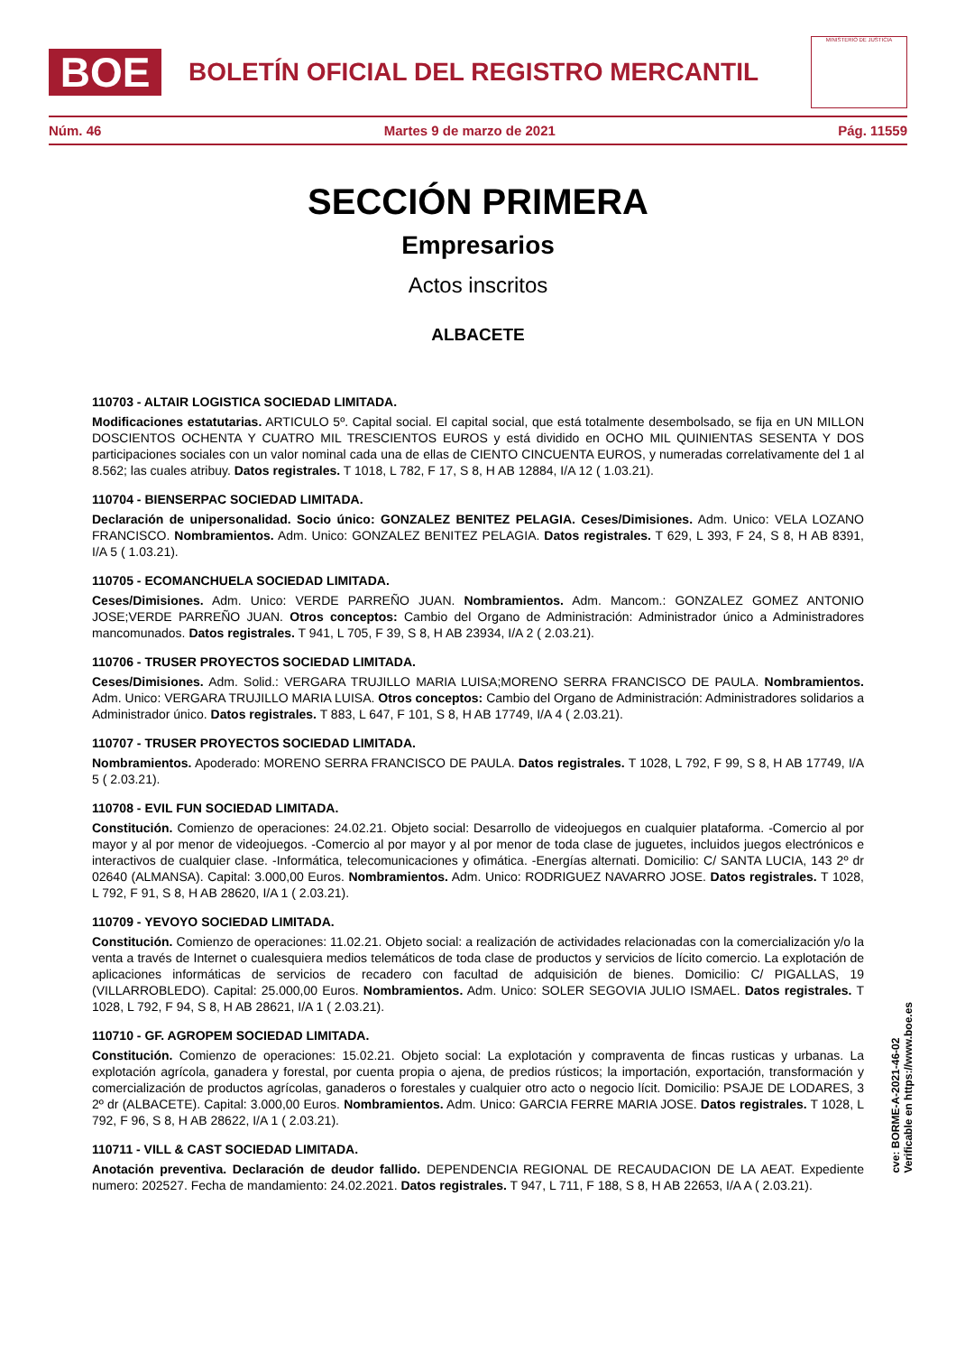BOE
BOLETÍN OFICIAL DEL REGISTRO MERCANTIL
MINISTERIO DE JUSTICIA
Núm. 46 Martes 9 de marzo de 2021 Pág. 11559
SECCIÓN PRIMERA
Empresarios
Actos inscritos
ALBACETE
110703 - ALTAIR LOGISTICA SOCIEDAD LIMITADA.
Modificaciones estatutarias. ARTICULO 5º. Capital social. El capital social, que está totalmente desembolsado, se fija en UN MILLON DOSCIENTOS OCHENTA Y CUATRO MIL TRESCIENTOS EUROS y está dividido en OCHO MIL QUINIENTAS SESENTA Y DOS participaciones sociales con un valor nominal cada una de ellas de CIENTO CINCUENTA EUROS, y numeradas correlativamente del 1 al 8.562; las cuales atribuy. Datos registrales. T 1018, L 782, F 17, S 8, H AB 12884, I/A 12 ( 1.03.21).
110704 - BIENSERPAC SOCIEDAD LIMITADA.
Declaración de unipersonalidad. Socio único: GONZALEZ BENITEZ PELAGIA. Ceses/Dimisiones. Adm. Unico: VELA LOZANO FRANCISCO. Nombramientos. Adm. Unico: GONZALEZ BENITEZ PELAGIA. Datos registrales. T 629, L 393, F 24, S 8, H AB 8391, I/A 5 ( 1.03.21).
110705 - ECOMANCHUELA SOCIEDAD LIMITADA.
Ceses/Dimisiones. Adm. Unico: VERDE PARREÑO JUAN. Nombramientos. Adm. Mancom.: GONZALEZ GOMEZ ANTONIO JOSE;VERDE PARREÑO JUAN. Otros conceptos: Cambio del Organo de Administración: Administrador único a Administradores mancomunados. Datos registrales. T 941, L 705, F 39, S 8, H AB 23934, I/A 2 ( 2.03.21).
110706 - TRUSER PROYECTOS SOCIEDAD LIMITADA.
Ceses/Dimisiones. Adm. Solid.: VERGARA TRUJILLO MARIA LUISA;MORENO SERRA FRANCISCO DE PAULA. Nombramientos. Adm. Unico: VERGARA TRUJILLO MARIA LUISA. Otros conceptos: Cambio del Organo de Administración: Administradores solidarios a Administrador único. Datos registrales. T 883, L 647, F 101, S 8, H AB 17749, I/A 4 ( 2.03.21).
110707 - TRUSER PROYECTOS SOCIEDAD LIMITADA.
Nombramientos. Apoderado: MORENO SERRA FRANCISCO DE PAULA. Datos registrales. T 1028, L 792, F 99, S 8, H AB 17749, I/A 5 ( 2.03.21).
110708 - EVIL FUN SOCIEDAD LIMITADA.
Constitución. Comienzo de operaciones: 24.02.21. Objeto social: Desarrollo de videojuegos en cualquier plataforma. -Comercio al por mayor y al por menor de videojuegos. -Comercio al por mayor y al por menor de toda clase de juguetes, incluidos juegos electrónicos e interactivos de cualquier clase. -Informática, telecomunicaciones y ofimática. -Energías alternati. Domicilio: C/ SANTA LUCIA, 143 2º dr 02640 (ALMANSA). Capital: 3.000,00 Euros. Nombramientos. Adm. Unico: RODRIGUEZ NAVARRO JOSE. Datos registrales. T 1028, L 792, F 91, S 8, H AB 28620, I/A 1 ( 2.03.21).
110709 - YEVOYO SOCIEDAD LIMITADA.
Constitución. Comienzo de operaciones: 11.02.21. Objeto social: a realización de actividades relacionadas con la comercialización y/o la venta a través de Internet o cualesquiera medios telemáticos de toda clase de productos y servicios de lícito comercio. La explotación de aplicaciones informáticas de servicios de recadero con facultad de adquisición de bienes. Domicilio: C/ PIGALLAS, 19 (VILLARROBLEDO). Capital: 25.000,00 Euros. Nombramientos. Adm. Unico: SOLER SEGOVIA JULIO ISMAEL. Datos registrales. T 1028, L 792, F 94, S 8, H AB 28621, I/A 1 ( 2.03.21).
110710 - GF. AGROPEM SOCIEDAD LIMITADA.
Constitución. Comienzo de operaciones: 15.02.21. Objeto social: La explotación y compraventa de fincas rusticas y urbanas. La explotación agrícola, ganadera y forestal, por cuenta propia o ajena, de predios rústicos; la importación, exportación, transformación y comercialización de productos agrícolas, ganaderos o forestales y cualquier otro acto o negocio lícit. Domicilio: PSAJE DE LODARES, 3 2º dr (ALBACETE). Capital: 3.000,00 Euros. Nombramientos. Adm. Unico: GARCIA FERRE MARIA JOSE. Datos registrales. T 1028, L 792, F 96, S 8, H AB 28622, I/A 1 ( 2.03.21).
110711 - VILL & CAST SOCIEDAD LIMITADA.
Anotación preventiva. Declaración de deudor fallido. DEPENDENCIA REGIONAL DE RECAUDACION DE LA AEAT. Expediente numero: 202527. Fecha de mandamiento: 24.02.2021. Datos registrales. T 947, L 711, F 188, S 8, H AB 22653, I/A A ( 2.03.21).
cve: BORME-A-2021-46-02
Verificable en https://www.boe.es